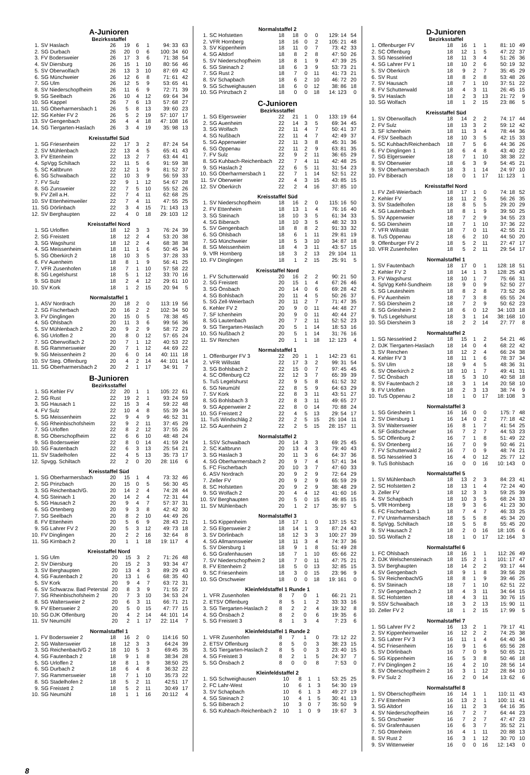A-Junioren
Bezirksstaffel
| 1. | SV Haslach | 26 | 19 | 6 | 1 | 94: 33 | 63 |
| 2. | SG Durbach | 26 | 20 | 0 | 6 | 100: 34 | 60 |
| 3. | FV Bodersweier | 26 | 17 | 3 | 6 | 71: 38 | 54 |
| 4. | SV Diersburg | 26 | 15 | 1 | 10 | 80: 56 | 46 |
| 5. | SV Oberwolfach | 26 | 13 | 3 | 10 | 87: 69 | 42 |
| 6. | SG Münchweier | 26 | 12 | 6 | 8 | 71: 61 | 42 |
| 7. | SG Ulm | 26 | 12 | 5 | 9 | 53: 65 | 41 |
| 8. | SV Niederschopfheim | 26 | 11 | 6 | 9 | 72: 71 | 39 |
| 9. | SG Seelbach | 26 | 10 | 4 | 12 | 69: 64 | 34 |
| 10. | SG Kappel | 26 | 7 | 6 | 13 | 57: 68 | 27 |
| 11. | SG Oberharmersbach 1 | 26 | 5 | 8 | 13 | 39: 60 | 23 |
| 12. | SG Kehler FV 2 | 26 | 5 | 2 | 19 | 57: 107 | 17 |
| 13. | SV Gengenbach | 26 | 4 | 4 | 18 | 47: 108 | 16 |
| 14. | SG Tiergarten-Haslach | 26 | 3 | 4 | 19 | 35: 98 | 13 |
Kreisstaffel Süd
| 1. | SG Friesenheim | 22 | 17 | 3 | 2 | 87: 24 | 54 |
| 2. | SV Mühlenbach | 22 | 13 | 4 | 5 | 65: 41 | 43 |
| 3. | FV Ettenheim | 22 | 13 | 2 | 7 | 63: 44 | 41 |
| 4. | SpVgg Schiltach | 22 | 11 | 5 | 6 | 91: 59 | 38 |
| 5. | SC Kaltbrunn | 22 | 12 | 1 | 9 | 81: 52 | 37 |
| 6. | SG Schwaibach | 22 | 10 | 3 | 9 | 56: 59 | 33 |
| 7. | FV Sulz | 22 | 9 | 1 | 12 | 54: 67 | 28 |
| 8. | SG Zunsweier | 22 | 7 | 5 | 10 | 55: 52 | 26 |
| 9. | FV Zell a.H. | 22 | 7 | 4 | 11 | 62: 68 | 25 |
| 10. | SV Ettenheimweiler | 22 | 7 | 4 | 11 | 47: 55 | 25 |
| 11. | SG Dörlinbach | 22 | 3 | 4 | 15 | 71: 143 | 13 |
| 12. | SV Berghaupten | 22 | 4 | 0 | 18 | 29: 103 | 12 |
Kreisstaffel Nord
| 1. | SG Urloffen | 18 | 12 | 3 | 3 | 76: 24 | 39 |
| 2. | SG Freistett | 18 | 12 | 2 | 4 | 53: 20 | 38 |
| 3. | SG Wagshurst | 18 | 12 | 2 | 4 | 68: 38 | 38 |
| 4. | SG Meissenheim | 18 | 11 | 1 | 6 | 50: 45 | 34 |
| 5. | SG Oberkirch 2 | 18 | 10 | 3 | 5 | 37: 28 | 33 |
| 6. | FV Auenheim | 18 | 8 | 1 | 9 | 56: 41 | 25 |
| 7. | VFR Zusenhofen | 18 | 7 | 1 | 10 | 57: 58 | 22 |
| 8. | SG Legelshurst | 18 | 5 | 1 | 12 | 33: 70 | 16 |
| 9. | SG Bühl | 18 | 2 | 4 | 12 | 29: 61 | 10 |
| 10. | SV Kork | 18 | 1 | 2 | 15 | 20: 94 | 5 |
Normalstaffel 1
| 1. | ASV Nordrach | 20 | 18 | 2 | 0 | 113: 19 | 56 |
| 2. | SG Fischerbach | 20 | 16 | 2 | 2 | 102: 34 | 50 |
| 3. | FV Dinglingen | 20 | 15 | 0 | 5 | 78: 38 | 45 |
| 4. | SG Ohlsbach | 20 | 11 | 3 | 6 | 99: 56 | 36 |
| 5. | SV Mühlenbach 2 | 20 | 9 | 2 | 9 | 58: 72 | 29 |
| 6. | SG Urloffen 2 | 20 | 8 | 0 | 12 | 57: 65 | 24 |
| 7. | SG Oberwolfach 2 | 20 | 7 | 1 | 12 | 40: 53 | 22 |
| 8. | SG Rammersweier | 20 | 7 | 1 | 12 | 44: 69 | 22 |
| 9. | SG Meissenheim 2 | 20 | 6 | 0 | 14 | 40: 111 | 18 |
| 10. | SV Steg. Offenburg | 20 | 4 | 2 | 14 | 44: 101 | 14 |
| 11. | SG Oberharmersbach 2 | 20 | 2 | 1 | 17 | 34: 91 | 7 |
B-Junioren
Bezirksstaffel
| 1. | SG Kehler FV | 22 | 20 | 1 | 1 | 105: 22 | 61 |
| 2. | SG Rust | 22 | 19 | 2 | 1 | 93: 24 | 59 |
| 3. | SG Hausach 1 | 22 | 15 | 3 | 4 | 59: 22 | 48 |
| 4. | FV Sulz | 22 | 10 | 4 | 8 | 55: 39 | 34 |
| 5. | SG Meissenheim | 22 | 9 | 4 | 9 | 46: 52 | 31 |
| 6. | SG Rheinbischofsheim | 22 | 9 | 2 | 11 | 37: 45 | 29 |
| 7. | SG Urloffen | 22 | 8 | 2 | 12 | 37: 55 | 26 |
| 8. | SG Oberschopfheim | 22 | 6 | 6 | 10 | 48: 48 | 24 |
| 9. | SG Bodersweier | 22 | 8 | 0 | 14 | 41: 59 | 24 |
| 10. | SG Fautenbach | 22 | 6 | 3 | 13 | 25: 54 | 21 |
| 11. | SV Stadelhofen | 22 | 4 | 5 | 13 | 35: 73 | 17 |
| 12. | Spvgg. Schiltach | 22 | 2 | 0 | 20 | 28: 116 | 6 |
Kreisstaffel Süd
| 1. | SG Oberharmersbach | 20 | 15 | 1 | 4 | 73: 32 | 46 |
| 2. | SG Prinzbach | 20 | 15 | 0 | 5 | 56: 30 | 45 |
| 3. | SG Reichenbach/G. | 20 | 14 | 2 | 4 | 74: 28 | 44 |
| 4. | SG Steinach 1 | 20 | 14 | 2 | 4 | 72: 31 | 44 |
| 5. | SG Hausach 2 | 20 | 9 | 4 | 7 | 57: 37 | 31 |
| 6. | SG Ortenberg | 20 | 9 | 3 | 8 | 42: 42 | 30 |
| 7. | SG Seelbach | 20 | 8 | 2 | 10 | 44: 49 | 26 |
| 8. | FV Ettenheim | 20 | 5 | 6 | 9 | 28: 43 | 21 |
| 9. | SG Lahrer FV 2 | 20 | 5 | 3 | 12 | 49: 73 | 18 |
| 10. | FV Dinglingen | 20 | 2 | 2 | 16 | 32: 64 | 8 |
| 11. | SG Kirnbach 2 | 20 | 1 | 1 | 18 | 19: 117 | 4 |
Kreisstaffel Nord
| 1. | SG Ulm | 20 | 15 | 3 | 2 | 71: 26 | 48 |
| 2. | SV Diersburg | 20 | 15 | 2 | 3 | 93: 34 | 47 |
| 3. | SV Berghaupten | 20 | 13 | 4 | 3 | 89: 29 | 43 |
| 4. | SG Fautenbach 2 | 20 | 13 | 1 | 6 | 68: 35 | 40 |
| 5. | SV Kork | 20 | 9 | 4 | 7 | 63: 72 | 31 |
| 6. | SV Schwarzw. Bad Peterstal | 20 | 8 | 3 | 9 | 71: 55 | 27 |
| 7. | SG Rheinbischofsheim 2 | 20 | 7 | 3 | 10 | 34: 53 | 24 |
| 8. | SG Waltersweier 2 | 20 | 6 | 3 | 11 | 66: 71 | 21 |
| 9. | FV Ebersweier 2 | 20 | 5 | 0 | 15 | 47: 77 | 15 |
| 10. | SG DJK Offenburg | 20 | 4 | 2 | 14 | 44: 101 | 14 |
| 11. | SV Neumühl | 20 | 2 | 1 | 17 | 22: 114 | 7 |
Normalstaffel 1
| 1. | FV Bodersweier 2 | 18 | 16 | 2 | 0 | 114:16 | 50 |
| 2. | SG Waltersweier | 18 | 12 | 3 | 3 | 64:24 | 39 |
| 3. | SG Reichenbach/G 2 | 18 | 10 | 5 | 3 | 69:45 | 35 |
| 4. | SG Fautenbach 2 | 18 | 9 | 1 | 8 | 38:34 | 28 |
| 5. | SG Urloffen 2 | 18 | 8 | 1 | 9 | 38:50 | 25 |
| 6. | SG Durbach 2 | 18 | 6 | 4 | 8 | 36:32 | 22 |
| 7. | SG Rammersweier | 18 | 7 | 1 | 10 | 35:73 | 22 |
| 8. | SG Stadelhofen 2 | 18 | 5 | 2 | 11 | 42:51 | 17 |
| 9. | SG Freistett 2 | 18 | 5 | 2 | 11 | 30:49 | 17 |
| 10. | SG Neumühl | 18 | 1 | 1 | 16 | 20:112 | 4 |
Normalstaffel 2
| 1. | SC Hofstetten | 18 | 18 | 0 | 0 | 129: 14 | 54 |
| 2. | VFR Hornberg | 18 | 16 | 0 | 2 | 105: 21 | 48 |
| 3. | SV Kippenheim | 18 | 11 | 0 | 7 | 73: 42 | 33 |
| 4. | SG Altdorf | 18 | 8 | 2 | 8 | 47: 50 | 26 |
| 5. | SV Niederschopfheim | 18 | 8 | 1 | 9 | 47: 39 | 25 |
| 6. | SG Steinach 2 | 18 | 6 | 3 | 9 | 53: 73 | 21 |
| 7. | SG Rust 2 | 18 | 7 | 0 | 11 | 41: 73 | 21 |
| 8. | SV Schapbach | 18 | 6 | 2 | 10 | 46: 72 | 20 |
| 9. | SG Schweighausen | 18 | 6 | 0 | 12 | 38: 86 | 18 |
| 10. | SG Prinzbach 2 | 18 | 0 | 0 | 18 | 14: 123 | 0 |
C-Junioren
Bezirksstaffel
| 1. | SG Elgersweier | 22 | 21 | 1 | 0 | 133: 19 | 64 |
| 2. | SG Auenheim | 22 | 14 | 3 | 5 | 69: 34 | 45 |
| 3. | SG Wolfach | 22 | 11 | 4 | 7 | 50: 41 | 37 |
| 4. | SG Nußbach | 22 | 11 | 4 | 7 | 42: 49 | 37 |
| 5. | SG Appenweier | 22 | 11 | 3 | 8 | 45: 31 | 36 |
| 6. | SG Oppenau | 22 | 11 | 2 | 9 | 63: 81 | 35 |
| 7. | FV Sulz | 22 | 9 | 2 | 11 | 36: 65 | 29 |
| 8. | SG Kuhbach-Reichenbach | 22 | 7 | 4 | 11 | 42: 48 | 25 |
| 9. | SG Haslach 2 | 22 | 6 | 5 | 11 | 31: 54 | 23 |
| 10. | SG Oberharmersbach 1 | 22 | 7 | 1 | 14 | 52: 51 | 22 |
| 11. | SV Oberweier | 22 | 4 | 3 | 15 | 43: 85 | 15 |
| 12. | SV Oberkirch | 22 | 2 | 4 | 16 | 37: 85 | 10 |
Kreisstaffel Süd
| 1. | SV Niederschopfheim | 18 | 16 | 2 | 0 | 115: 16 | 50 |
| 2. | FV Ettenheim | 18 | 13 | 1 | 4 | 76: 16 | 40 |
| 3. | SG Steinach | 18 | 10 | 3 | 5 | 61: 34 | 33 |
| 4. | SG Biberach | 18 | 10 | 3 | 5 | 48: 32 | 33 |
| 5. | SV Gengenbach | 18 | 8 | 8 | 2 | 91: 33 | 32 |
| 6. | SG Ohlsbach | 18 | 6 | 1 | 11 | 29: 81 | 19 |
| 7. | SG Münchweier | 18 | 5 | 3 | 10 | 34: 87 | 18 |
| 8. | SG Meissenheim | 18 | 4 | 3 | 11 | 43: 57 | 15 |
| 9. | VfR Hornberg | 18 | 3 | 2 | 13 | 29: 104 | 11 |
| 10. | FV Dinglingen | 18 | 1 | 2 | 15 | 25: 91 | 5 |
Kreisstaffel Nord
| 1. | FV Schutterwald | 20 | 16 | 2 | 2 | 90: 21 | 50 |
| 2. | SG Freistett | 20 | 15 | 1 | 4 | 67: 26 | 46 |
| 3. | SG Önsbach | 20 | 14 | 0 | 6 | 69: 28 | 42 |
| 4. | SG Bohlsbach | 20 | 11 | 4 | 5 | 50: 26 | 37 |
| 5. | SG Zell-Weierbach | 20 | 11 | 2 | 7 | 71: 47 | 35 |
| 6. | Kehler FV 2 | 20 | 9 | 0 | 11 | 44: 48 | 27 |
| 7. | SF Ichenheim | 20 | 9 | 0 | 11 | 40: 44 | 27 |
| 8. | SG Lautenbach | 20 | 7 | 2 | 11 | 52: 52 | 23 |
| 9. | SG Tiergarten-Haslach | 20 | 5 | 1 | 14 | 18: 53 | 16 |
| 10. | SG Nußbach 2 | 20 | 5 | 1 | 14 | 31: 76 | 16 |
| 11. | SV Renchen | 20 | 1 | 1 | 18 | 12: 123 | 4 |
Normalstaffel 1
| 1. | Offenburger FV 3 | 22 | 20 | 1 | 1 | 142: 23 | 61 |
| 2. | VFR Willstätt | 22 | 17 | 3 | 2 | 99: 31 | 54 |
| 3. | SG Bohlsbach 2 | 22 | 15 | 0 | 7 | 97: 45 | 45 |
| 4. | SC Offenburg C2 | 22 | 12 | 3 | 7 | 65: 39 | 39 |
| 5. | TuS Legelshurst | 22 | 9 | 5 | 8 | 61: 52 | 32 |
| 6. | SG Neumühl | 22 | 8 | 5 | 9 | 64: 63 | 29 |
| 7. | SV Kork | 22 | 8 | 3 | 11 | 43: 51 | 27 |
| 8. | SG Bohlsbach 3 | 22 | 8 | 3 | 11 | 49: 65 | 27 |
| 9. | SG Appenweier 2 | 22 | 8 | 0 | 14 | 70: 88 | 24 |
| 10. | SG Freistett 2 | 22 | 4 | 5 | 13 | 29: 54 | 17 |
| 11. | TuS Windschläg 2 | 22 | 2 | 5 | 15 | 25: 104 | 11 |
| 12. | SG Auenheim 2 | 22 | 2 | 5 | 15 | 28: 157 | 11 |
Normalstaffel 2
| 1. | SSV Schwaibach | 20 | 14 | 3 | 3 | 69: 25 | 45 |
| 2. | SC Kaltbrunn | 20 | 13 | 4 | 3 | 79: 40 | 43 |
| 3. | SG Haslach 3 | 20 | 11 | 3 | 6 | 64: 37 | 36 |
| 4. | SG Oberharmersbach 2 | 20 | 9 | 7 | 4 | 57: 41 | 34 |
| 5. | FC Fischerbach | 20 | 10 | 3 | 7 | 47: 60 | 33 |
| 6. | ASV Nordrach | 20 | 9 | 2 | 9 | 72: 64 | 29 |
| 7. | Zeller FV | 20 | 9 | 2 | 9 | 65: 59 | 29 |
| 8. | SC Hofstetten | 20 | 9 | 2 | 9 | 38: 48 | 29 |
| 9. | SG Wolfach 2 | 20 | 4 | 4 | 12 | 41: 60 | 16 |
| 10. | SV Berghaupten | 20 | 5 | 0 | 15 | 49: 85 | 15 |
| 11. | SV Mühlenbach | 20 | 1 | 2 | 17 | 35: 97 | 5 |
Normalstaffel 3
| 1. | SG Kippenheim | 18 | 17 | 1 | 0 | 137: 15 | 52 |
| 2. | SG Elgersweier 2 | 18 | 14 | 1 | 3 | 87: 24 | 43 |
| 3. | SV Dörlinbach | 18 | 12 | 3 | 3 | 100: 27 | 39 |
| 4. | SG Allmannsweier | 18 | 11 | 3 | 4 | 74: 37 | 36 |
| 5. | SV Diersburg 1 | 18 | 9 | 1 | 8 | 51: 49 | 28 |
| 6. | SG Grafenhausen | 18 | 7 | 1 | 10 | 65: 66 | 22 |
| 7. | SV Niederschopfheim 2 | 18 | 7 | 0 | 11 | 47: 75 | 21 |
| 8. | FV Ettenheim 2 | 18 | 5 | 0 | 13 | 32: 85 | 15 |
| 9. | SC Friesenheim | 18 | 3 | 0 | 15 | 23: 96 | 9 |
| 10. | SG Orschweier | 18 | 0 | 0 | 18 | 19: 161 | 0 |
Kleinfeldstaffel 1 Runde 1
| 1. | VFR Zusenhofen | 8 | 7 | 0 | 1 | 66: 21 | 21 |
| 2. | ETSV Offenburg | 8 | 5 | 1 | 2 | 33: 33 | 16 |
| 3. | SG Tiergarten-Haslach 2 | 8 | 2 | 2 | 4 | 19: 32 | 8 |
| 4. | SG Önsbach 2 | 8 | 2 | 0 | 6 | 19: 35 | 6 |
| 5. | SG Freistett 3 | 8 | 1 | 3 | 4 | 7: 23 | 6 |
Kleinfeldstaffel 1 Runde 2
| 1. | VFR Zusenhofen | 8 | 7 | 1 | 0 | 73: 12 | 22 |
| 2. | ETSV Offenburg | 8 | 5 | 0 | 3 | 38: 23 | 15 |
| 3. | SG Tiergarten-Haslach 2 | 8 | 5 | 0 | 3 | 23: 40 | 15 |
| 4. | SG Freistett 3 | 8 | 2 | 1 | 5 | 24: 37 | 7 |
| 5. | SG Önsbach 2 | 8 | 0 | 0 | 8 | 7: 53 | 0 |
Kleinfeldstaffel 2
| 1. | SG Schweighausen | 10 | 8 | 1 | 1 | 53: 25 | 25 |
| 2. | FC Lahr-West | 10 | 6 | 1 | 3 | 54: 30 | 19 |
| 3. | SV Schapbach | 10 | 6 | 1 | 3 | 49: 27 | 19 |
| 4. | SG Steinach 2 | 10 | 4 | 1 | 5 | 30: 41 | 13 |
| 5. | SG Biberach 2 | 10 | 3 | 0 | 7 | 35: 50 | 9 |
| 6. | SG Kuhbach-Reichenbach 2 | 10 | 1 | 0 | 9 | 19: 67 | 3 |
D-Junioren
Bezirksstaffel
| 1. | Offenburger FV | 18 | 16 | 1 | 1 | 81: 10 | 49 |
| 2. | SC Offenburg | 18 | 12 | 1 | 5 | 47: 22 | 37 |
| 3. | SG Nesselried | 18 | 11 | 3 | 4 | 51: 26 | 36 |
| 4. | SG Lahrer FV 1 | 18 | 10 | 2 | 6 | 50: 19 | 32 |
| 5. | SV Oberkirch | 18 | 9 | 2 | 7 | 35: 45 | 29 |
| 6. | SV Rust | 18 | 8 | 2 | 8 | 53: 48 | 26 |
| 7. | SV Hausach | 18 | 7 | 1 | 10 | 37: 51 | 22 |
| 8. | FV Schutterwald | 18 | 4 | 3 | 11 | 26: 45 | 15 |
| 9. | SV Haslach | 18 | 2 | 3 | 13 | 21: 72 | 9 |
| 10. | SG Wolfach | 18 | 1 | 2 | 15 | 23: 86 | 5 |
Kreisstaffel Süd
| 1. | SV Oberwolfach | 18 | 14 | 2 | 2 | 74: 17 | 44 |
| 2. | FV Sulz | 18 | 13 | 3 | 2 | 59: 12 | 42 |
| 3. | SF Ichenheim | 18 | 11 | 3 | 4 | 78: 44 | 36 |
| 4. | FSV Seelbach | 18 | 10 | 3 | 5 | 42: 15 | 33 |
| 5. | SC Kuhbach/Reichenbach | 18 | 7 | 5 | 6 | 44: 36 | 26 |
| 6. | FV Dinglingen 1 | 18 | 6 | 4 | 8 | 43: 40 | 22 |
| 7. | SG Elgersweier | 18 | 7 | 1 | 10 | 38: 38 | 22 |
| 8. | SV Oberweier | 18 | 6 | 3 | 9 | 54: 45 | 21 |
| 9. | SV Oberharmersbach | 18 | 3 | 1 | 14 | 24: 97 | 10 |
| 10. | FV Biberach | 18 | 0 | 1 | 17 | 11: 123 | 1 |
Kreisstaffel Nord
| 1. | FV Zell-Weierbach | 18 | 17 | 1 | 0 | 74: 18 | 52 |
| 2. | Kehler FV | 18 | 11 | 2 | 5 | 56: 26 | 35 |
| 3. | SV Stadelhofen | 18 | 8 | 5 | 5 | 29: 20 | 29 |
| 4. | SG Lautenbach | 18 | 8 | 1 | 9 | 39: 50 | 25 |
| 5. | SV Appenweier | 18 | 7 | 2 | 9 | 34: 55 | 23 |
| 6. | SG Diersheim | 18 | 7 | 1 | 10 | 37: 36 | 22 |
| 7. | VFR Willstätt | 18 | 7 | 0 | 11 | 42: 55 | 21 |
| 8. | TuS Oppenau | 18 | 6 | 2 | 10 | 44: 50 | 20 |
| 9. | Offenburger FV 2 | 18 | 5 | 2 | 11 | 27: 47 | 17 |
| 10. | VFR Zusenhofen | 18 | 5 | 2 | 11 | 29: 54 | 17 |
Normalstaffel 1
| 1. | SV Fautenbach | 18 | 17 | 0 | 1 | 128: 18 | 51 |
| 2. | Kehler FV 2 | 18 | 14 | 1 | 3 | 128: 25 | 43 |
| 3. | FV Wagshurst | 18 | 10 | 1 | 7 | 75: 66 | 31 |
| 4. | SpVgg Kehl-Sundheim | 18 | 9 | 0 | 9 | 52: 50 | 27 |
| 5. | SG Leutesheim | 18 | 8 | 2 | 8 | 73: 52 | 26 |
| 6. | FV Auenheim | 18 | 7 | 3 | 8 | 65: 55 | 24 |
| 7. | SG Diersheim 2 | 18 | 7 | 2 | 9 | 50: 62 | 23 |
| 8. | SG Griesheim 2 | 18 | 6 | 0 | 12 | 34: 103 | 18 |
| 9. | TuS Legelshurst | 18 | 3 | 1 | 14 | 38: 168 | 10 |
| 10. | SG Diersheim 3 | 18 | 2 | 2 | 14 | 27: 77 | 8 |
Normalstaffel 2
| 1. | SG Nesselried 2 | 18 | 15 | 1 | 2 | 54: 21 | 46 |
| 2. | DJK Tiergarten-Haslach | 18 | 14 | 0 | 4 | 68: 22 | 42 |
| 3. | SV Renchen | 18 | 12 | 2 | 4 | 66: 24 | 38 |
| 4. | Kehler FV 3 | 18 | 11 | 1 | 6 | 78: 37 | 34 |
| 5. | SV Ulm | 18 | 9 | 4 | 5 | 48: 36 | 31 |
| 6. | SV Oberkirch 2 | 18 | 10 | 1 | 7 | 49: 41 | 31 |
| 7. | SC Önsbach | 18 | 5 | 3 | 10 | 40: 58 | 18 |
| 8. | SV Fautenbach 2 | 18 | 3 | 1 | 14 | 20: 58 | 10 |
| 9. | FV Urloffen | 18 | 2 | 3 | 13 | 38: 74 | 9 |
| 10. | TuS Oppenau 2 | 18 | 1 | 0 | 17 | 18: 108 | 3 |
Normalstaffel 3
| 1. | SG Griesheim 1 | 16 | 16 | 0 | 0 | 175: 7 | 48 |
| 2. | SV Diersburg 1 | 16 | 14 | 0 | 2 | 77: 18 | 42 |
| 3. | SV Waltersweier | 16 | 8 | 1 | 7 | 41: 54 | 25 |
| 4. | SF Goldscheuer | 16 | 7 | 2 | 7 | 44: 53 | 23 |
| 5. | SC Offenburg 2 | 16 | 7 | 1 | 8 | 51: 49 | 22 |
| 6. | SV Ortenberg | 16 | 7 | 0 | 9 | 50: 46 | 21 |
| 7. | FV Schutterwald 2 | 16 | 7 | 0 | 9 | 48: 74 | 21 |
| 8. | SG Nesselried 3 | 16 | 4 | 0 | 12 | 25: 77 | 12 |
| 9. | TuS Bohlsbach | 16 | 0 | 0 | 16 | 10: 143 | 0 |
Normalstaffel 5
| 1. | SV Mühlenbach | 18 | 13 | 2 | 3 | 84: 23 | 41 |
| 2. | SC Hofstetten 2 | 18 | 13 | 1 | 4 | 72: 24 | 40 |
| 3. | Zeller FV | 18 | 12 | 3 | 3 | 59: 25 | 39 |
| 4. | SV Schapbach | 18 | 10 | 3 | 5 | 68: 24 | 33 |
| 5. | VfR Hornberg | 18 | 9 | 3 | 6 | 41: 23 | 30 |
| 6. | FC Fischerbach 1 | 18 | 7 | 4 | 7 | 46: 33 | 25 |
| 7. | FV Unterharmersbach | 18 | 5 | 5 | 8 | 45: 34 | 20 |
| 8. | SpVgg. Schiltach | 18 | 5 | 5 | 8 | 55: 45 | 20 |
| 9. | SV Hausach 2 | 18 | 2 | 0 | 16 | 18: 105 | 6 |
| 10. | SG Wolfach 2 | 18 | 1 | 0 | 17 | 12: 164 | 3 |
Normalstaffel 6
| 1. | FC Ohlsbach | 18 | 16 | 1 | 1 | 112: 26 | 49 |
| 2. | DJK Welschensteinach | 18 | 15 | 2 | 1 | 101: 17 | 47 |
| 3. | SV Berghaupten | 18 | 14 | 2 | 2 | 93: 17 | 44 |
| 4. | SV Gengenbach | 18 | 9 | 1 | 8 | 39: 56 | 28 |
| 5. | SV Reichenbach/G | 18 | 8 | 1 | 9 | 39: 46 | 25 |
| 6. | SV Steinach | 18 | 7 | 1 | 10 | 62: 51 | 22 |
| 7. | SV Gengenbach 2 | 18 | 4 | 3 | 11 | 34: 64 | 15 |
| 8. | SC Hofstetten | 18 | 4 | 3 | 11 | 30: 76 | 15 |
| 9. | SSV Schwaibach | 18 | 3 | 2 | 13 | 15: 90 | 11 |
| 10. | Zeller FV 2 | 18 | 1 | 2 | 15 | 17: 99 | 5 |
Normalstaffel 7
| 1. | SG Lahrer FV 2 | 16 | 13 | 2 | 1 | 79: 17 | 41 |
| 2. | SV Kippenheimweiler | 16 | 12 | 2 | 2 | 74: 25 | 38 |
| 3. | SG Lahrer FV 3 | 16 | 11 | 1 | 4 | 64: 40 | 34 |
| 4. | SC Friesenheim | 16 | 9 | 1 | 6 | 65: 56 | 28 |
| 5. | SV Dörlinbach | 16 | 7 | 0 | 9 | 50: 65 | 21 |
| 6. | SG Kippenheim | 16 | 5 | 3 | 8 | 50: 46 | 18 |
| 7. | FV Dinglingen 2 | 16 | 4 | 2 | 10 | 28: 56 | 14 |
| 8. | SV Oberschopfheim 2 | 16 | 3 | 1 | 12 | 28: 84 | 10 |
| 9. | FV Sulz 2 | 16 | 2 | 0 | 14 | 13: 62 | 6 |
Normalstaffel 8
| 1. | SV Oberschopfheim | 16 | 14 | 1 | 1 | 110: 11 | 43 |
| 2. | FV Ettenheim | 16 | 13 | 2 | 1 | 100: 11 | 41 |
| 3. | SG Altdorf | 16 | 11 | 2 | 3 | 64: 16 | 35 |
| 4. | SV Niederschopfheim | 16 | 7 | 2 | 7 | 64: 44 | 23 |
| 5. | SG Orschweier | 16 | 7 | 2 | 7 | 47: 47 | 23 |
| 6. | SV Grafenhausen | 16 | 6 | 3 | 7 | 35: 52 | 21 |
| 7. | SG Ottenheim | 16 | 4 | 1 | 11 | 20: 88 | 13 |
| 8. | SV Rust 2 | 16 | 3 | 1 | 12 | 30: 70 | 10 |
| 9. | SV Wittenweier | 16 | 0 | 0 | 16 | 12: 143 | 0 |
8